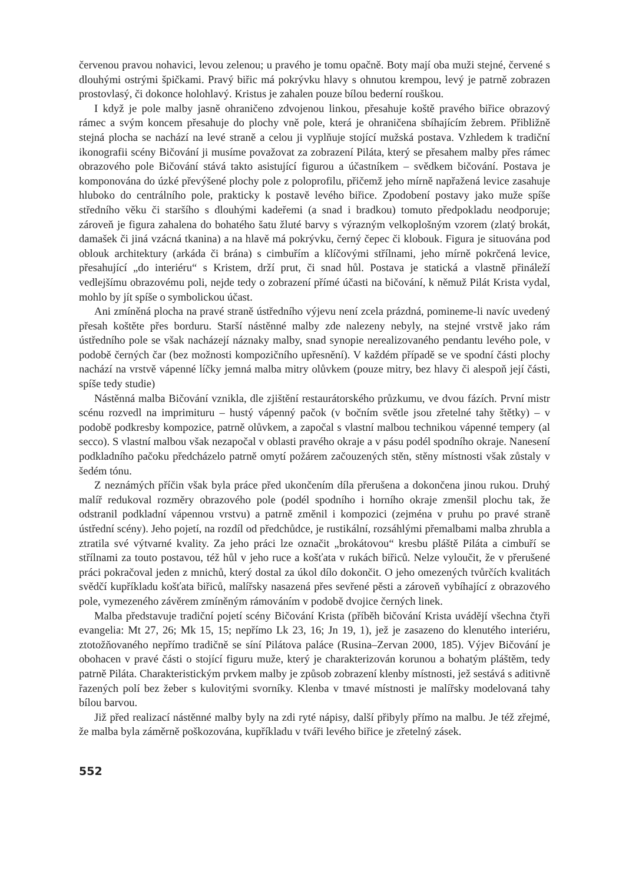červenou pravou nohavici, levou zelenou; u pravého je tomu opačně. Boty mají oba muži stejné, červené s dlouhými ostrými špičkami. Pravý biřic má pokrývku hlavy s ohnutou krempou, levý je patrně zobrazen prostovlasý, či dokonce holohlavý. Kristus je zahalen pouze bílou bederní rouškou.
I když je pole malby jasně ohraničeno zdvojenou linkou, přesahuje koště pravého biřice obrazový rámec a svým koncem přesahuje do plochy vně pole, která je ohraničena sbíhajícím žebrem. Přibližně stejná plocha se nachází na levé straně a celou ji vyplňuje stojící mužská postava. Vzhledem k tradiční ikonografii scény Bičování ji musíme považovat za zobrazení Piláta, který se přesahem malby přes rámec obrazového pole Bičování stává takto asistující figurou a účastníkem – svědkem bičování. Postava je komponována do úzké převýšené plochy pole z poloprofilu, přičemž jeho mírně napřažená levice zasahuje hluboko do centrálního pole, prakticky k postavě levého biřice. Zpodobení postavy jako muže spíše středního věku či staršího s dlouhými kadeřemi (a snad i bradkou) tomuto předpokladu neodporuje; zároveň je figura zahalena do bohatého šatu žluté barvy s výrazným velkoplošným vzorem (zlatý brokát, damašek či jiná vzácná tkanina) a na hlavě má pokrývku, černý čepec či klobouk. Figura je situována pod oblouk architektury (arkáda či brána) s cimbuřím a klíčovými střílnami, jeho mírně pokrčená levice, přesahující „do interiéru“ s Kristem, drží prut, či snad hůl. Postava je statická a vlastně přináleží vedlejšímu obrazovému poli, nejde tedy o zobrazení přímé účasti na bičování, k němuž Pilát Krista vydal, mohlo by jít spíše o symbolickou účast.
Ani zmíněná plocha na pravé straně ústředního výjevu není zcela prázdná, pomineme-li navíc uvedený přesah koštěte přes borduru. Starší nástěnné malby zde nalezeny nebyly, na stejné vrstvě jako rám ústředního pole se však nacházejí náznaky malby, snad synopie nerealizovaného pendantu levého pole, v podobě černých čar (bez možnosti kompozičního upřesnění). V každém případě se ve spodní části plochy nachází na vrstvě vápenné líčky jemná malba mitry olůvkem (pouze mitry, bez hlavy či alespoň její části, spíše tedy studie)
Nástěnná malba Bičování vznikla, dle zjištění restaurátorského průzkumu, ve dvou fázích. První mistr scénu rozvedl na imprimituru – hustý vápenný pačok (v bočním světle jsou zřetelné tahy štětky) – v podobě podkresby kompozice, patrně olůvkem, a započal s vlastní malbou technikou vápenné tempery (al secco). S vlastní malbou však nezapočal v oblasti pravého okraje a v pásu podél spodního okraje. Nanesení podkladního pačoku předcházelo patrně omytí požárem začouzených stěn, stěny místnosti však zůstaly v šedém tónu.
Z neznámých příčin však byla práce před ukončením díla přerušena a dokončena jinou rukou. Druhý malíř redukoval rozměry obrazového pole (podél spodního i horního okraje zmenšil plochu tak, že odstranil podkladní vápennou vrstvu) a patrně změnil i kompozici (zejména v pruhu po pravé straně ústřední scény). Jeho pojetí, na rozdíl od předchůdce, je rustikální, rozsáhlými přemalbami malba zhrubla a ztratila své výtvarné kvality. Za jeho práci lze označit „brokátovou“ kresbu pláště Piláta a cimbuří se střílnami za touto postavou, též hůl v jeho ruce a košťata v rukách biřiců. Nelze vyloučit, že v přerušené práci pokračoval jeden z mnichů, který dostal za úkol dílo dokončit. O jeho omezených tvůrčích kvalitách svědčí kupříkladu košťata biřiců, malířsky nasazená přes sevřené pěsti a zároveň vybíhající z obrazového pole, vymezeného závěrem zmíněným rámováním v podobě dvojice černých linek.
Malba představuje tradiční pojetí scény Bičování Krista (příběh bičování Krista uvádějí všechna čtyři evangelia: Mt 27, 26; Mk 15, 15; nepřímo Lk 23, 16; Jn 19, 1), jež je zasazeno do klenutého interiéru, ztotožňovaného nepřímo tradičně se síní Pilátova paláce (Rusina–Zervan 2000, 185). Výjev Bičování je obohacen v pravé části o stojící figuru muže, který je charakterizován korunou a bohatým pláštěm, tedy patrně Piláta. Charakteristickým prvkem malby je způsob zobrazení klenby místnosti, jež sestává s aditivně řazených polí bez žeber s kulovitými svorníky. Klenba v tmavé místnosti je malířsky modelovaná tahy bílou barvou.
Již před realizací nástěnné malby byly na zdi ryté nápisy, další přibyly přímo na malbu. Je též zřejmé, že malba byla záměrně poškozována, kupříkladu v tváři levého biřice je zřetelný zásek.
552